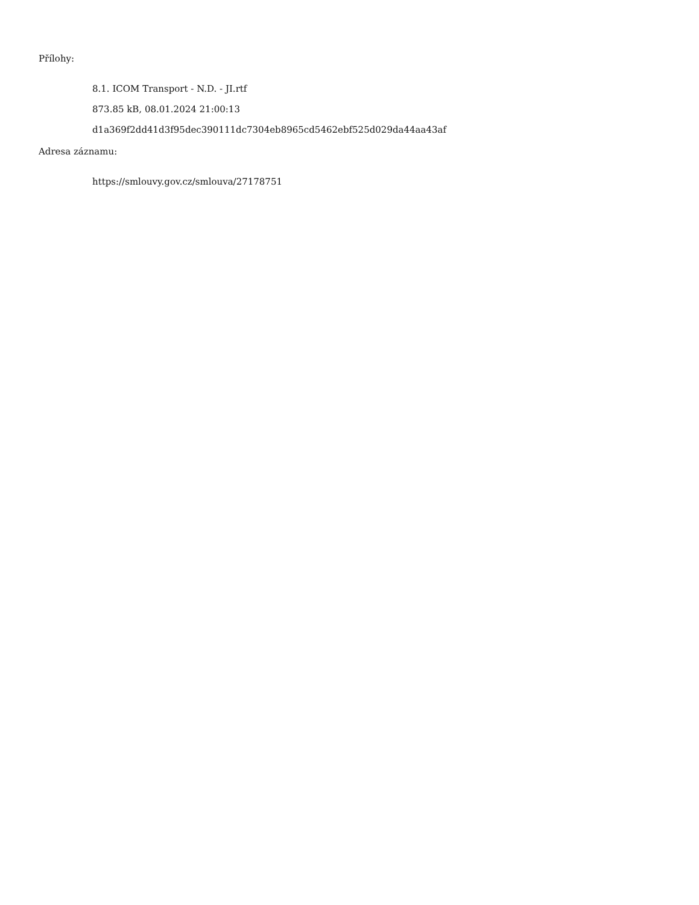Přílohy:
8.1. ICOM Transport - N.D. - JI.rtf
873.85 kB, 08.01.2024 21:00:13
d1a369f2dd41d3f95dec390111dc7304eb8965cd5462ebf525d029da44aa43af
Adresa záznamu:
https://smlouvy.gov.cz/smlouva/27178751